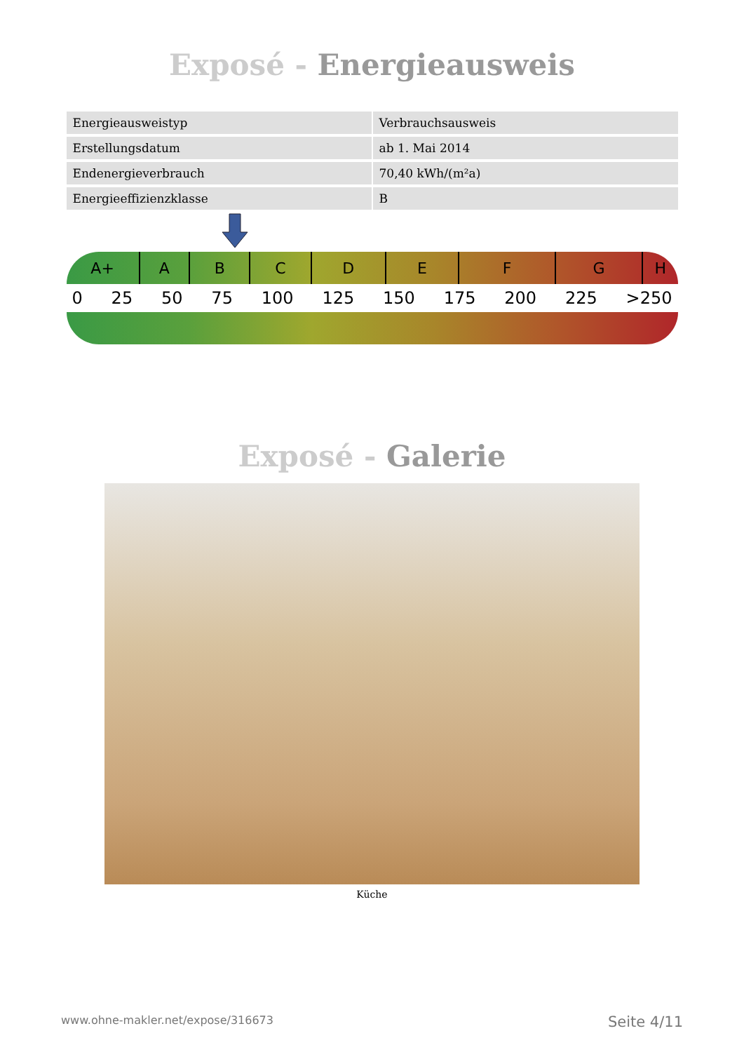Exposé - Energieausweis
| Energieausweistyp | Verbrauchsausweis |
| Erstellungsdatum | ab 1. Mai 2014 |
| Endenergieverbrauch | 70,40 kWh/(m²a) |
| Energieeffizienzklasse | B |
A+ ABCDEFGH
0 25 50 75 100 125 150 175 200 225 >250
Exposé - Galerie
Küche
www.ohne-makler.net/expose/316673 Seite 4/11